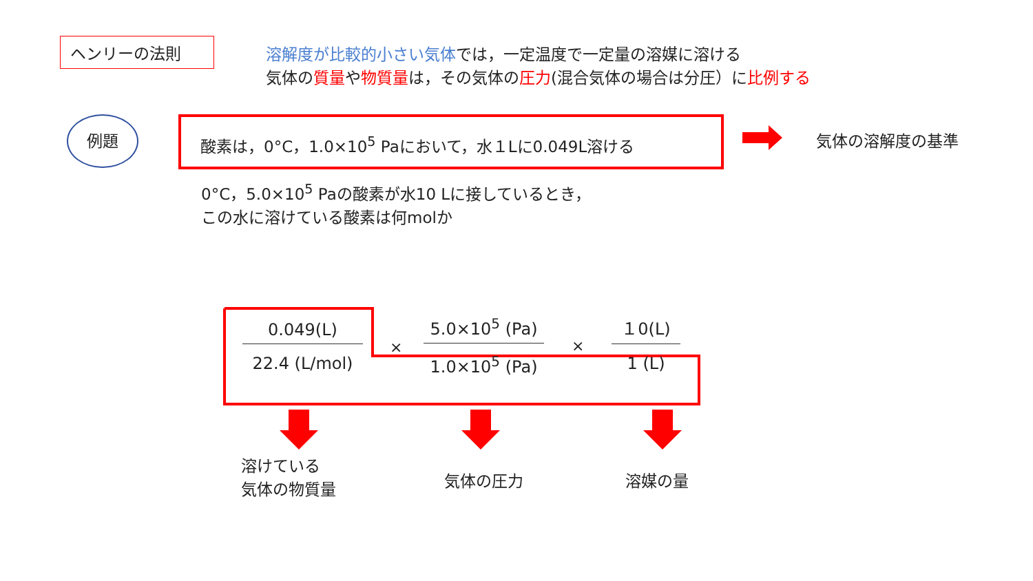ヘンリーの法則
溶解度が比較的小さい気体では，一定温度で一定量の溶媒に溶ける
気体の質量や物質量は，その気体の圧力(混合気体の場合は分圧）に比例する
例題 酸素は，0°C，1.0×10<sup>5</sup> Paにおいて，水１Lに0.049L溶ける
気体の溶解度の基準
0°C，5.0×10<sup>5</sup> Paの酸素が水10 Lに接しているとき，
この水に溶けている酸素は何molか
0.049(L)
22.4 (L/mol)
×
5.0×10<sup>5</sup> (Pa)
1.0×10<sup>5</sup> (Pa)
×
１0(L)
1 (L)
溶けている
気体の物質量
気体の圧力 溶媒の量